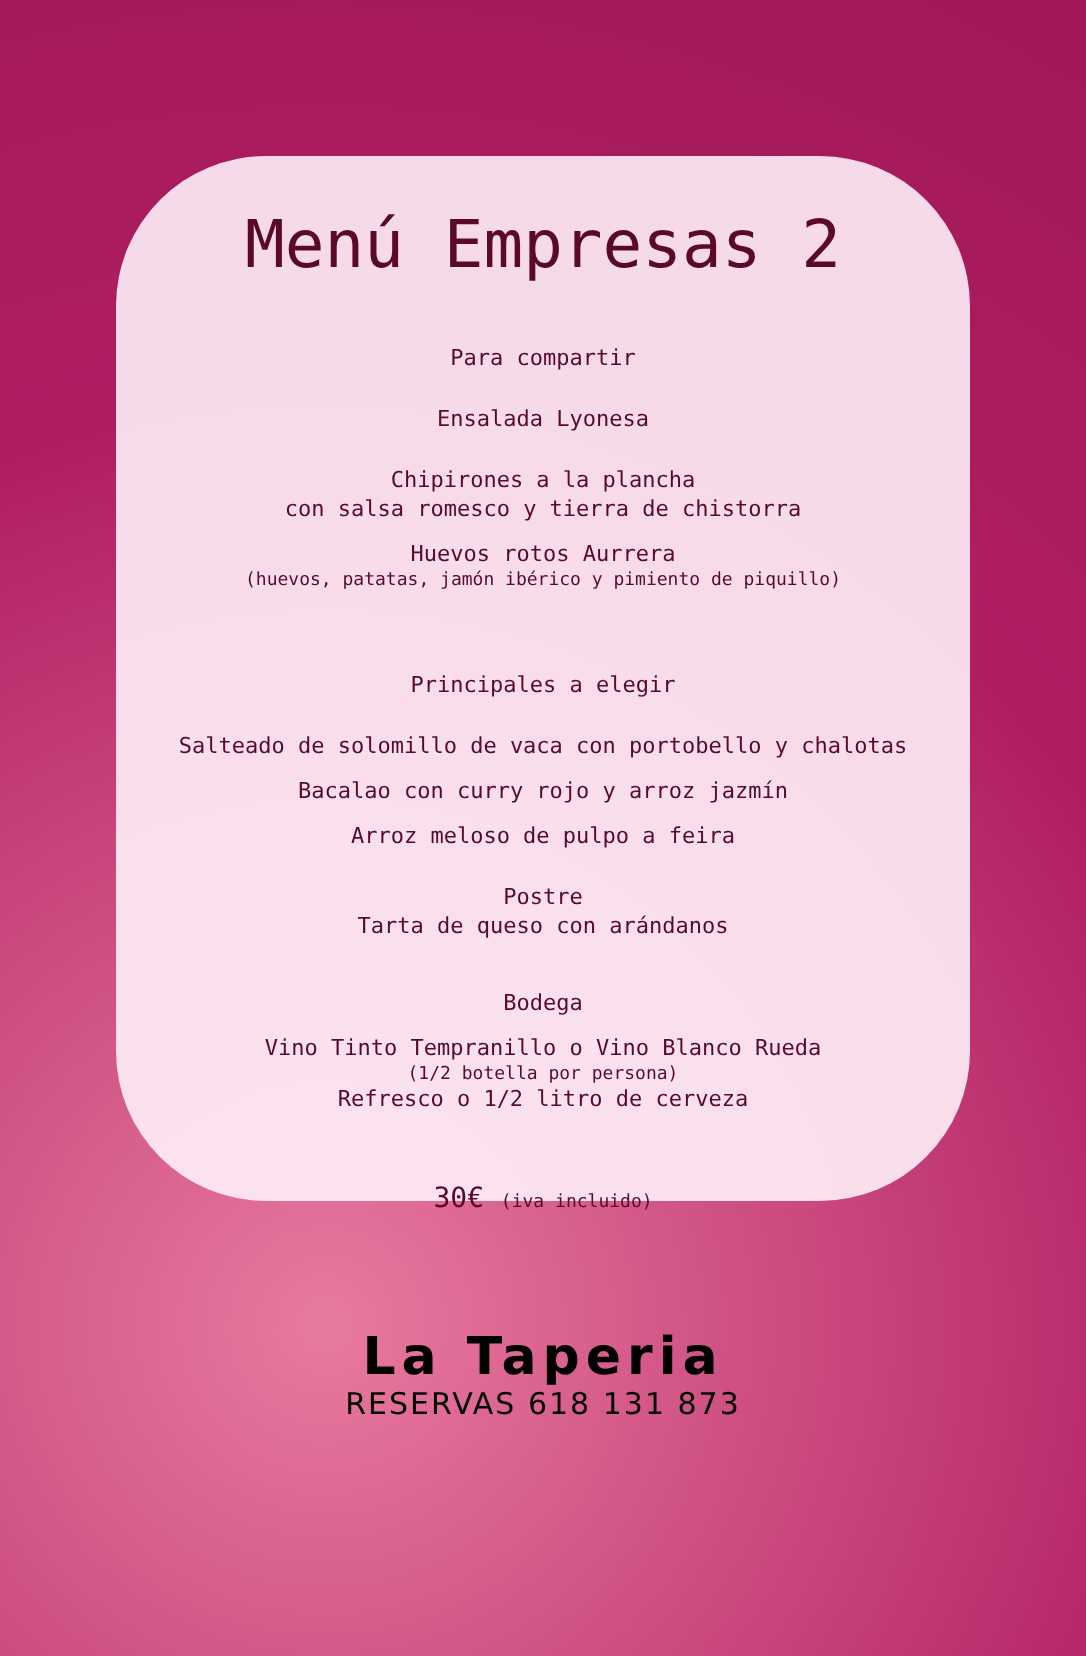Menú Empresas 2
Para compartir
Ensalada Lyonesa
Chipirones a la plancha
con salsa romesco y tierra de chistorra
Huevos rotos Aurrera
(huevos, patatas, jamón ibérico y pimiento de piquillo)
Principales a elegir
Salteado de solomillo de vaca con portobello y chalotas
Bacalao con curry rojo y arroz jazmín
Arroz meloso de pulpo a feira
Postre
Tarta de queso con arándanos
Bodega
Vino Tinto Tempranillo o Vino Blanco Rueda
(1/2 botella por persona)
Refresco o 1/2 litro de cerveza
30€ (iva incluido)
La Taperia
RESERVAS 618 131 873